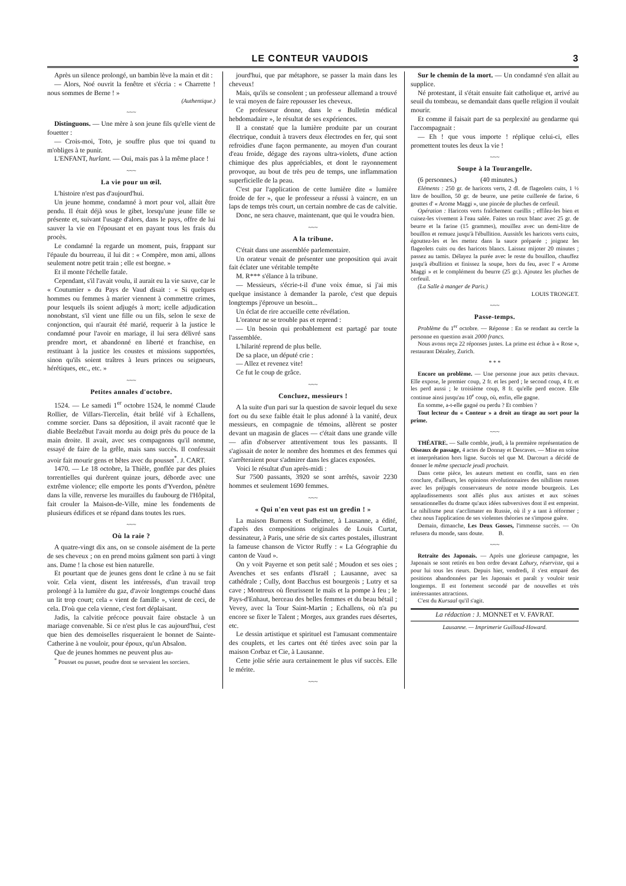LE CONTEUR VAUDOIS 3
Après un silence prolongé, un bambin lève la main et dit :
— Alors, Noé ouvrit la fenêtre et s'écria : « Charrette ! nous sommes de Berne ! »
(Authentique.)
~~~
Distinguons. — Une mère à son jeune fils qu'elle vient de fouetter :
— Crois-moi, Toto, je souffre plus que toi quand tu m'obliges à te punir.
L'ENFANT, hurlant. — Oui, mais pas à la même place !
~~~
La vie pour un œil.
L'histoire n'est pas d'aujourd'hui.
Un jeune homme, condamné à mort pour vol, allait être pendu. Il était déjà sous le gibet, lorsqu'une jeune fille se présente et, suivant l'usage d'alors, dans le pays, offre de lui sauver la vie en l'épousant et en payant tous les frais du procès.
Le condamné la regarde un moment, puis, frappant sur l'épaule du bourreau, il lui dit : « Compère, mon ami, allons seulement notre petit train ; elle est borgne. »
Et il monte l'échelle fatale.
Cependant, s'il l'avait voulu, il aurait eu la vie sauve, car le « Coutumier » du Pays de Vaud disait : « Si quelques hommes ou femmes à marier viennent à commettre crimes, pour lesquels ils soient adjugés à mort; icelle adjudication nonobstant, s'il vient une fille ou un fils, selon le sexe de conjonction, qui n'aurait été marié, requerir à la justice le condamné pour l'avoir en mariage, il lui sera délivré sans prendre mort, et abandonné en liberté et franchise, en restituant à la justice les coustes et missions supportées, sinon qu'ils soient traîtres à leurs princes ou seigneurs, hérétiques, etc., etc. »
~~~
Petites annales d'octobre.
1524. — Le samedi 1<sup>er</sup> octobre 1524, le nommé Claude Rollier, de Villars-Tiercelin, était brûlé vif à Echallens, comme sorcier. Dans sa déposition, il avait raconté que le diable Beelzébut l'avait mordu au doigt près du pouce de la main droite. Il avait, avec ses compagnons qu'il nomme, essayé de faire de la grêle, mais sans succès. Il confessait avoir fait mourir gens et bêtes avec du pousset<sup>*</sup>. J. CART.
1470. — Le 18 octobre, la Thièle, gonflée par des pluies torrentielles qui durèrent quinze jours, déborde avec une extrême violence; elle emporte les ponts d'Yverdon, pénètre dans la ville, renverse les murailles du faubourg de l'Hôpital, fait crouler la Maison-de-Ville, mine les fondements de plusieurs édifices et se répand dans toutes les rues.
~~~
Où la raie ?
A quatre-vingt dix ans, on se console aisément de la perte de ses cheveux ; on en prend moins gaîment son parti à vingt ans. Dame ! la chose est bien naturelle.
Et pourtant que de jeunes gens dont le crâne à nu se fait voir. Cela vient, disent les intéressés, d'un travail trop prolongé à la lumière du gaz, d'avoir longtemps couché dans un lit trop court; cela « vient de famille », vient de ceci, de cela. D'où que cela vienne, c'est fort déplaisant.
Jadis, la calvitie précoce pouvait faire obstacle à un mariage convenable. Si ce n'est plus le cas aujourd'hui, c'est que bien des demoiselles risqueraient le bonnet de Sainte-Catherine à ne vouloir, pour époux, qu'un Absalon.
Que de jeunes hommes ne peuvent plus au-
<sup>*</sup> Pousset ou pusset, poudre dont se servaient les sorciers.
jourd'hui, que par métaphore, se passer la main dans les cheveux!
Mais, qu'ils se consolent ; un professeur allemand a trouvé le vrai moyen de faire repousser les cheveux.
Ce professeur donne, dans le « Bulletin médical hebdomadaire », le résultat de ses expériences.
Il a constaté que la lumière produite par un courant électrique, conduit à travers deux électrodes en fer, qui sont refroidies d'une façon permanente, au moyen d'un courant d'eau froide, dégage des rayons ultra-violets, d'une action chimique des plus appréciables, et dont le rayonnement provoque, au bout de très peu de temps, une inflammation superficielle de la peau.
C'est par l'application de cette lumière dite « lumière froide de fer », que le professeur a réussi à vaincre, en un laps de temps très court, un certain nombre de cas de calvitie.
Donc, ne sera chauve, maintenant, que qui le voudra bien.
~~~
A la tribune.
C'était dans une assemblée parlementaire.
Un orateur venait de présenter une proposition qui avait fait éclater une véritable tempête
M. R*** s'élance à la tribune.
— Messieurs, s'écrie-t-il d'une voix émue, si j'ai mis quelque insistance à demander la parole, c'est que depuis longtemps j'éprouve un besoin...
Un éclat de rire accueille cette révélation.
L'orateur ne se trouble pas et reprend :
— Un besoin qui probablement est partagé par toute l'assemblée.
L'hilarité reprend de plus belle.
De sa place, un député crie :
— Allez et revenez vite!
Ce fut le coup de grâce.
~~~
Concluez, messieurs !
A la suite d'un pari sur la question de savoir lequel du sexe fort ou du sexe faible était le plus adonné à la vanité, deux messieurs, en compagnie de témoins, allèrent se poster devant un magasin de glaces — c'était dans une grande ville — afin d'observer attentivement tous les passants. Il s'agissait de noter le nombre des hommes et des femmes qui s'arrêteraient pour s'admirer dans les glaces exposées.
Voici le résultat d'un après-midi :
Sur 7500 passants, 3920 se sont arrêtés, savoir 2230 hommes et seulement 1690 femmes.
~~~
« Qui n'en veut pas est un gredin ! »
La maison Burnens et Sudheimer, à Lausanne, a édité, d'après des compositions originales de Louis Curtat, dessinateur, à Paris, une série de six cartes postales, illustrant la fameuse chanson de Victor Ruffy : « La Géographie du canton de Vaud ».
On y voit Payerne et son petit salé ; Moudon et ses oies ; Avenches et ses enfants d'Israël ; Lausanne, avec sa cathédrale ; Cully, dont Bacchus est bourgeois ; Lutry et sa cave ; Montreux où fleurissent le maïs et la pompe à feu ; le Pays-d'Enhaut, berceau des belles femmes et du beau bétail ; Vevey, avec la Tour Saint-Martin ; Echallens, où n'a pu encore se fixer le Talent ; Morges, aux grandes rues désertes, etc.
Le dessin artistique et spirituel est l'amusant commentaire des couplets, et les cartes ont été tirées avec soin par la maison Corbaz et Cie, à Lausanne.
Cette jolie série aura certainement le plus vif succès. Elle le mérite.
~~~
Sur le chemin de la mort. — Un condamné s'en allait au supplice.
Né protestant, il s'était ensuite fait catholique et, arrivé au seuil du tombeau, se demandait dans quelle religion il voulait mourir.
Et comme il faisait part de sa perplexité au gendarme qui l'accompagnait :
— Eh ! que vous importe ! réplique celui-ci, elles promettent toutes les deux la vie !
~~~
Soupe à la Tourangelle.
(6 personnes.) (40 minutes.)
Eléments : 250 gr. de haricots verts, 2 dl. de flageolets cuits, 1 ½ litre de bouillon, 50 gr. de beurre, une petite cuillerée de farine, 6 gouttes d' « Arome Maggi », une pincée de pluches de cerfeuil.
Opération : Haricots verts fraîchement cueillis ; effilez-les bien et cuisez-les vivement à l'eau salée. Faites un roux blanc avec 25 gr. de beurre et la farine (15 grammes), mouillez avec un demi-litre de bouillon et remuez jusqu'à l'ébullition. Aussitôt les haricots verts cuits, égouttez-les et les mettez dans la sauce préparée ; joignez les flageolets cuits ou des haricots blancs. Laissez mijoter 20 minutes ; passez au tamis. Délayez la purée avec le reste du bouillon, chauffez jusqu'à ébullition et finissez la soupe, hors du feu, avec l' « Arome Maggi » et le complément du beurre (25 gr.). Ajoutez les pluches de cerfeuil.
(La Salle à manger de Paris.)
LOUIS TRONGET.
~~~
Passe-temps.
Problème du 1<sup>er</sup> octobre. — Réponse : En se rendant au cercle la personne en question avait 2000 francs.
Nous avons reçu 22 réponses justes. La prime est échue à « Rose », restaurant Dézaley, Zurich.
* * *
Encore un problème. — Une personne joue aux petits chevaux. Elle expose, le premier coup, 2 fr. et les perd ; le second coup, 4 fr. et les perd aussi ; le troisième coup, 8 fr. qu'elle perd encore. Elle continue ainsi jusqu'au 10<sup>e</sup> coup, où, enfin, elle gagne.
En somme, a-t-elle gagné ou perdu ? Et combien ?
Tout lecteur du « Conteur » a droit au tirage au sort pour la prime.
~~~
THÉATRE. — Salle comble, jeudi, à la première représentation de Oiseaux de passage, 4 actes de Donnay et Descaves. — Mise en scène et interprétation hors ligne. Succès tel que M. Darcourt a décidé de donner le même spectacle jeudi prochain.
Dans cette pièce, les auteurs mettent en conflit, sans en rien conclure, d'ailleurs, les opinions révolutionnaires des nihilistes russes avec les préjugés conservateurs de notre monde bourgeois. Les applaudissements sont allés plus aux artistes et aux scènes sensationnelles du drame qu'aux idées subversives dont il est empreint. Le nihilisme peut s'acclimater en Russie, où il y a tant à réformer ; chez nous l'application de ses violentes théories ne s'impose guère.
Demain, dimanche, Les Deux Gosses, l'immense succès. — On refusera du monde, sans doute. B.
~~~
Retraite des Japonais. — Après une glorieuse campagne, les Japonais se sont retirés en bon ordre devant Lahury, réserviste, qui a pour lui tous les rieurs. Depuis hier, vendredi, il s'est emparé des positions abandonnées par les Japonais et paraît y vouloir tenir longtemps. Il est fortement secondé par de nouvelles et très intéressantes attractions.
C'est du Kursaal qu'il s'agit.
La rédaction : J. MONNET et V. FAVRAT.
Lausanne. — Imprimerie Guilloud-Howard.